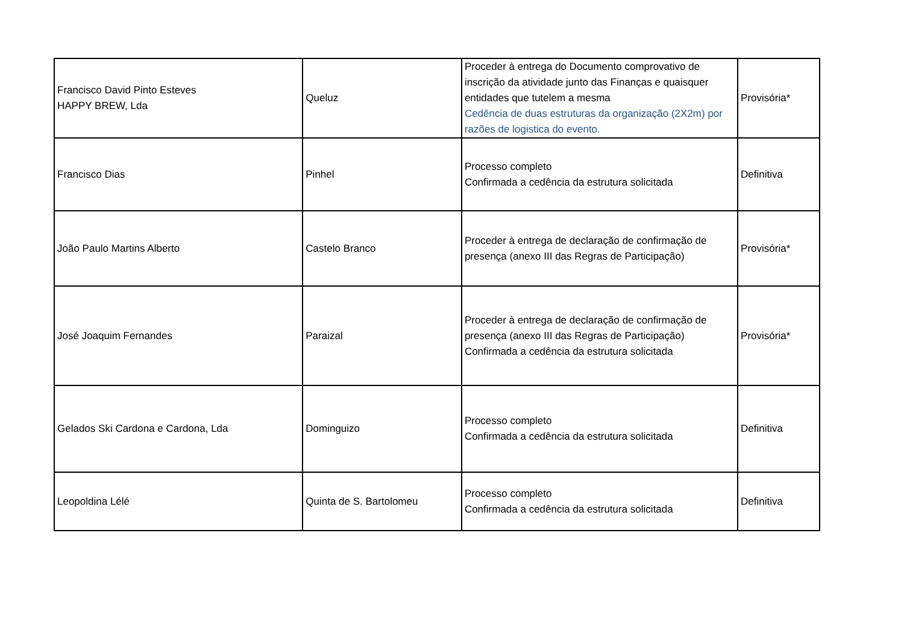| Francisco David Pinto Esteves HAPPY BREW, Lda | Queluz | Proceder à entrega do Documento comprovativo de inscrição da atividade junto das Finanças e quaisquer entidades que tutelem a mesma Cedência de duas estruturas da organização (2X2m) por razões de logistica do evento. | Provisória* |
| Francisco Dias | Pinhel | Processo completo Confirmada a cedência da estrutura solicitada | Definitiva |
| João Paulo Martins Alberto | Castelo Branco | Proceder à entrega de declaração de confirmação de presença (anexo III das Regras de Participação) | Provisória* |
| José Joaquim Fernandes | Paraizal | Proceder à entrega de declaração de confirmação de presença (anexo III das Regras de Participação) Confirmada a cedência da estrutura solicitada | Provisória* |
| Gelados Ski Cardona e Cardona, Lda | Dominguizo | Processo completo Confirmada a cedência da estrutura solicitada | Definitiva |
| Leopoldina Lélé | Quinta de S. Bartolomeu | Processo completo Confirmada a cedência da estrutura solicitada | Definitiva |